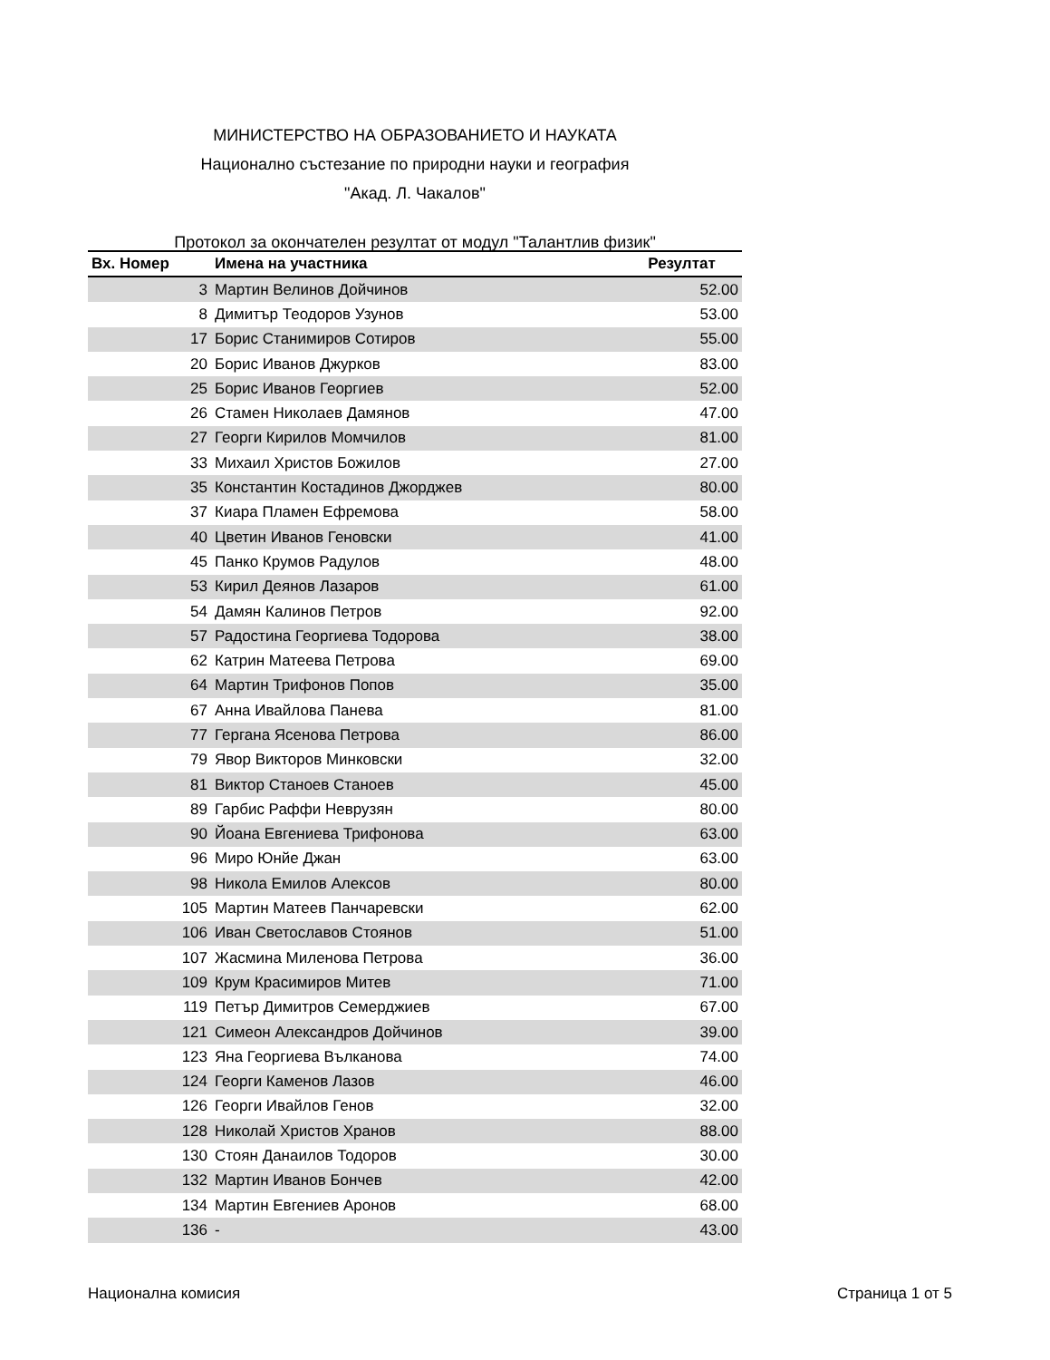МИНИСТЕРСТВО НА ОБРАЗОВАНИЕТО И НАУКАТА
Национално състезание по природни науки и география
"Акад. Л. Чакалов"
Протокол за окончателен резултат от модул "Талантлив физик"
| Вх. Номер | Имена на участника | Резултат |
| --- | --- | --- |
| 3 | Мартин Велинов Дойчинов | 52.00 |
| 8 | Димитър Теодоров Узунов | 53.00 |
| 17 | Борис Станимиров Сотиров | 55.00 |
| 20 | Борис Иванов Джурков | 83.00 |
| 25 | Борис Иванов Георгиев | 52.00 |
| 26 | Стамен Николаев Дамянов | 47.00 |
| 27 | Георги Кирилов Момчилов | 81.00 |
| 33 | Михаил Христов Божилов | 27.00 |
| 35 | Константин Костадинов Джорджев | 80.00 |
| 37 | Киара Пламен Ефремова | 58.00 |
| 40 | Цветин Иванов Геновски | 41.00 |
| 45 | Панко Крумов Радулов | 48.00 |
| 53 | Кирил Деянов Лазаров | 61.00 |
| 54 | Дамян Калинов Петров | 92.00 |
| 57 | Радостина Георгиева Тодорова | 38.00 |
| 62 | Катрин Матеева Петрова | 69.00 |
| 64 | Мартин Трифонов Попов | 35.00 |
| 67 | Анна Ивайлова Панева | 81.00 |
| 77 | Гергана Ясенова Петрова | 86.00 |
| 79 | Явор Викторов Минковски | 32.00 |
| 81 | Виктор Станоев Станоев | 45.00 |
| 89 | Гарбис Раффи Неврузян | 80.00 |
| 90 | Йоана Евгениева Трифонова | 63.00 |
| 96 | Миро Юнйе Джан | 63.00 |
| 98 | Никола Емилов Алексов | 80.00 |
| 105 | Мартин Матеев Панчаревски | 62.00 |
| 106 | Иван Светославов Стоянов | 51.00 |
| 107 | Жасмина Миленова Петрова | 36.00 |
| 109 | Крум Красимиров Митев | 71.00 |
| 119 | Петър Димитров Семерджиев | 67.00 |
| 121 | Симеон Александров Дойчинов | 39.00 |
| 123 | Яна Георгиева Вълканова | 74.00 |
| 124 | Георги Каменов Лазов | 46.00 |
| 126 | Георги Ивайлов Генов | 32.00 |
| 128 | Николай Христов Хранов | 88.00 |
| 130 | Стоян Данаилов Тодоров | 30.00 |
| 132 | Мартин Иванов Бончев | 42.00 |
| 134 | Мартин Евгениев Аронов | 68.00 |
| 136 | - | 43.00 |
Национална комисия Страница 1 от 5